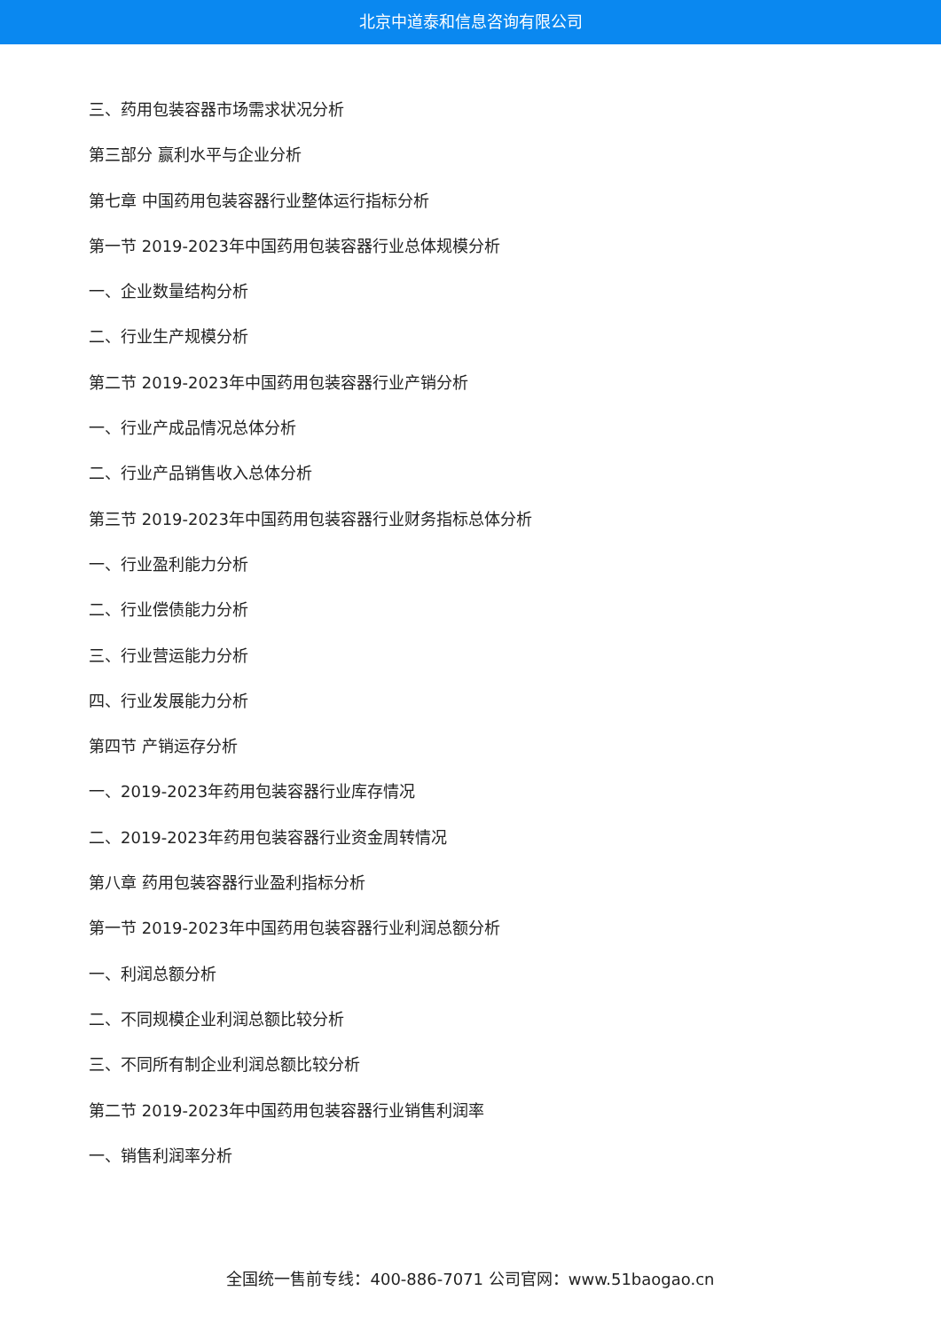北京中道泰和信息咨询有限公司
三、药用包装容器市场需求状况分析
第三部分 赢利水平与企业分析
第七章 中国药用包装容器行业整体运行指标分析
第一节 2019-2023年中国药用包装容器行业总体规模分析
一、企业数量结构分析
二、行业生产规模分析
第二节 2019-2023年中国药用包装容器行业产销分析
一、行业产成品情况总体分析
二、行业产品销售收入总体分析
第三节 2019-2023年中国药用包装容器行业财务指标总体分析
一、行业盈利能力分析
二、行业偿债能力分析
三、行业营运能力分析
四、行业发展能力分析
第四节 产销运存分析
一、2019-2023年药用包装容器行业库存情况
二、2019-2023年药用包装容器行业资金周转情况
第八章 药用包装容器行业盈利指标分析
第一节 2019-2023年中国药用包装容器行业利润总额分析
一、利润总额分析
二、不同规模企业利润总额比较分析
三、不同所有制企业利润总额比较分析
第二节 2019-2023年中国药用包装容器行业销售利润率
一、销售利润率分析
全国统一售前专线：400-886-7071 公司官网：www.51baogao.cn